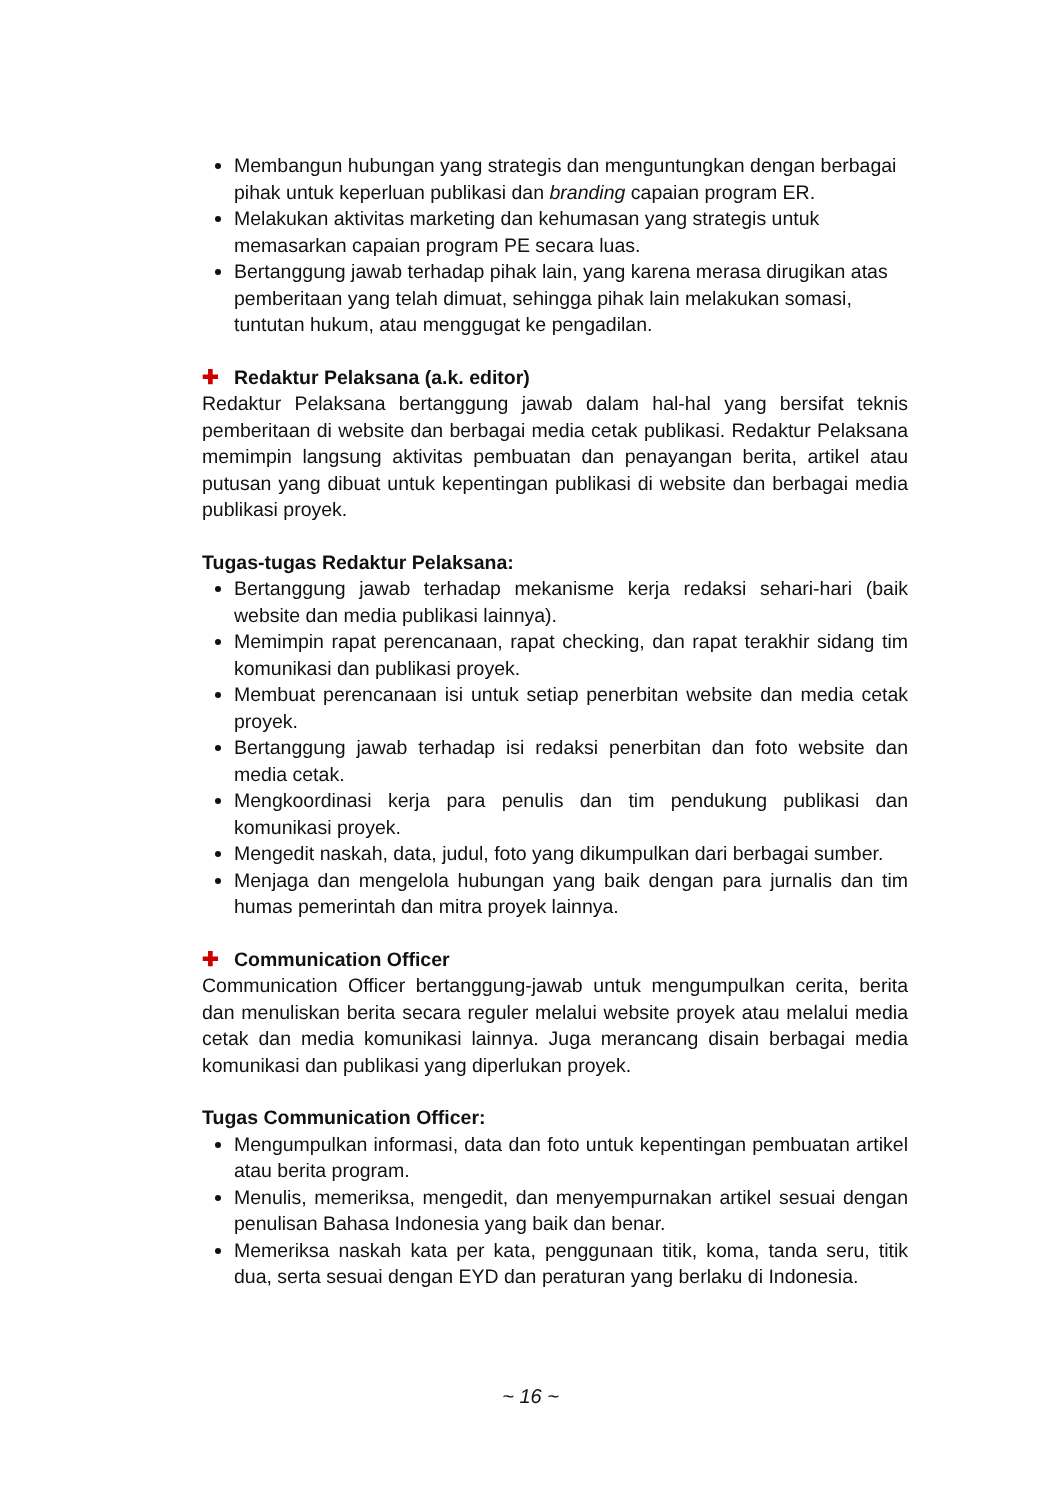Membangun hubungan yang strategis dan menguntungkan dengan berbagai pihak untuk keperluan publikasi dan branding capaian program ER.
Melakukan aktivitas marketing dan kehumasan yang strategis untuk memasarkan capaian program PE secara luas.
Bertanggung jawab terhadap pihak lain, yang karena merasa dirugikan atas pemberitaan yang telah dimuat, sehingga pihak lain melakukan somasi, tuntutan hukum, atau menggugat ke pengadilan.
✚ Redaktur Pelaksana (a.k. editor)
Redaktur Pelaksana bertanggung jawab dalam hal-hal yang bersifat teknis pemberitaan di website dan berbagai media cetak publikasi. Redaktur Pelaksana memimpin langsung aktivitas pembuatan dan penayangan berita, artikel atau putusan yang dibuat untuk kepentingan publikasi di website dan berbagai media publikasi proyek.
Tugas-tugas Redaktur Pelaksana:
Bertanggung jawab terhadap mekanisme kerja redaksi sehari-hari (baik website dan media publikasi lainnya).
Memimpin rapat perencanaan, rapat checking, dan rapat terakhir sidang tim komunikasi dan publikasi proyek.
Membuat perencanaan isi untuk setiap penerbitan website dan media cetak proyek.
Bertanggung jawab terhadap isi redaksi penerbitan dan foto website dan media cetak.
Mengkoordinasi kerja para penulis dan tim pendukung publikasi dan komunikasi proyek.
Mengedit naskah, data, judul, foto yang dikumpulkan dari berbagai sumber.
Menjaga dan mengelola hubungan yang baik dengan para jurnalis dan tim humas pemerintah dan mitra proyek lainnya.
✚ Communication Officer
Communication Officer bertanggung-jawab untuk mengumpulkan cerita, berita dan menuliskan berita secara reguler melalui website proyek atau melalui media cetak dan media komunikasi lainnya. Juga merancang disain berbagai media komunikasi dan publikasi yang diperlukan proyek.
Tugas Communication Officer:
Mengumpulkan informasi, data dan foto untuk kepentingan pembuatan artikel atau berita program.
Menulis, memeriksa, mengedit, dan menyempurnakan artikel sesuai dengan penulisan Bahasa Indonesia yang baik dan benar.
Memeriksa naskah kata per kata, penggunaan titik, koma, tanda seru, titik dua, serta sesuai dengan EYD dan peraturan yang berlaku di Indonesia.
~ 16 ~